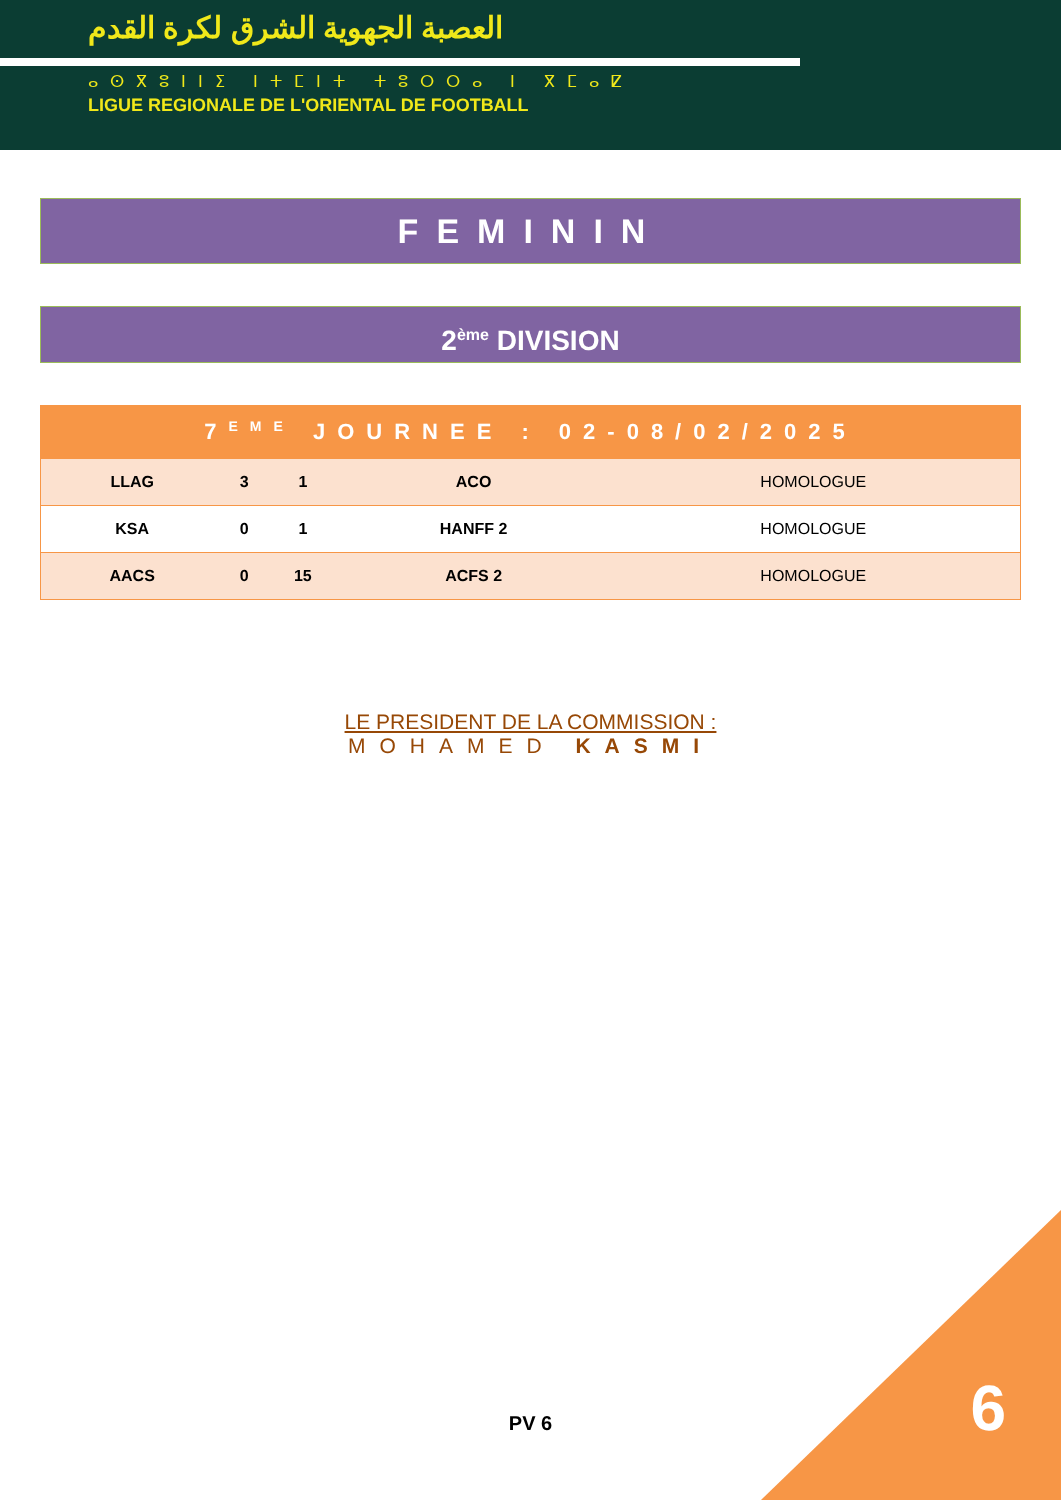العصبة الجهوية الشرق لكرة القدم
ⴰⵙⴳⵓⵏⵏⵉ ⵏⵜⵎⵏⵜ ⵜⵓⵔⵔⴰ ⵏ ⴳⵎⴰⵇ
LIGUE REGIONALE DE L'ORIENTAL DE FOOTBALL
FEMININ
2<sup>ème</sup> DIVISION
| 7<sup>EME</sup> JOURNEE : 02-08/02/2025 | | | | |
| --- | --- | --- | --- | --- |
| LLAG | 3 | 1 | ACO | HOMOLOGUE |
| KSA | 0 | 1 | HANFF 2 | HOMOLOGUE |
| AACS | 0 | 15 | ACFS 2 | HOMOLOGUE |
LE PRESIDENT DE LA COMMISSION :
MOHAMED KASMI
PV 6 6